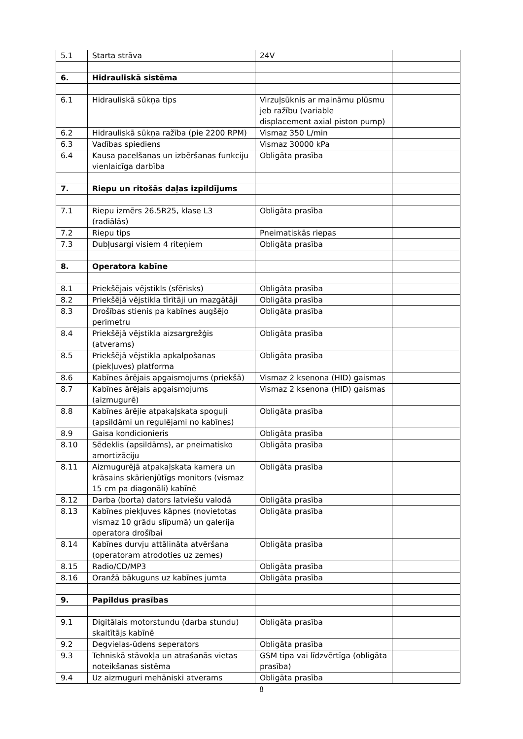| 5.1 | Starta strāva | 24V | |
| 6. | Hidrauliskā sistēma | | |
| 6.1 | Hidrauliskā sūkņa tips | Virzuļsūknis ar maināmu plūsmu jeb ražību (variable displacement axial piston pump) | |
| 6.2 | Hidrauliskā sūkņa ražība (pie 2200 RPM) | Vismaz 350 L/min | |
| 6.3 | Vadības spiediens | Vismaz 30000 kPa | |
| 6.4 | Kausa pacelšanas un izbēršanas funkciju vienlaicīga darbība | Obligāta prasība | |
| 7. | Riepu un ritošās daļas izpildījums | | |
| 7.1 | Riepu izmērs 26.5R25, klase L3 (radiālās) | Obligāta prasība | |
| 7.2 | Riepu tips | Pneimatiskās riepas | |
| 7.3 | Dubļusargi visiem 4 riteņiem | Obligāta prasība | |
| 8. | Operatora kabīne | | |
| 8.1 | Priekšējais vējstikls (sfērisks) | Obligāta prasība | |
| 8.2 | Priekšējā vējstikla tīrītāji un mazgātāji | Obligāta prasība | |
| 8.3 | Drošības stienis pa kabīnes augšējo perimetru | Obligāta prasība | |
| 8.4 | Priekšējā vējstikla aizsargrežģis (atverams) | Obligāta prasība | |
| 8.5 | Priekšējā vējstikla apkalpošanas (piekļuves) platforma | Obligāta prasība | |
| 8.6 | Kabīnes ārējais apgaismojums (priekšā) | Vismaz 2 ksenona (HID) gaismas | |
| 8.7 | Kabīnes ārējais apgaismojums (aizmugurē) | Vismaz 2 ksenona (HID) gaismas | |
| 8.8 | Kabīnes ārējie atpakaļskata spoguļi (apsildāmi un regulējami no kabīnes) | Obligāta prasība | |
| 8.9 | Gaisa kondicionieris | Obligāta prasība | |
| 8.10 | Sēdeklis (apsildāms), ar pneimatisko amortizāciju | Obligāta prasība | |
| 8.11 | Aizmugurējā atpakaļskata kamera un krāsains skārienjūtīgs monitors (vismaz 15 cm pa diagonāli) kabīnē | Obligāta prasība | |
| 8.12 | Darba (borta) dators latviešu valodā | Obligāta prasība | |
| 8.13 | Kabīnes piekļuves kāpnes (novietotas vismaz 10 grādu slīpumā) un galerija operatora drošībai | Obligāta prasība | |
| 8.14 | Kabīnes durvju attālināta atvēršana (operatoram atrodoties uz zemes) | Obligāta prasība | |
| 8.15 | Radio/CD/MP3 | Obligāta prasība | |
| 8.16 | Oranžā bākuguns uz kabīnes jumta | Obligāta prasība | |
| 9. | Papildus prasības | | |
| 9.1 | Digitālais motorstundu (darba stundu) skaitītājs kabīnē | Obligāta prasība | |
| 9.2 | Degvielas-ūdens seperators | Obligāta prasība | |
| 9.3 | Tehniskā stāvokļa un atrašanās vietas noteikšanas sistēma | GSM tipa vai līdzvērtīga (obligāta prasība) | |
| 9.4 | Uz aizmuguri mehāniski atverams | Obligāta prasība | |
8